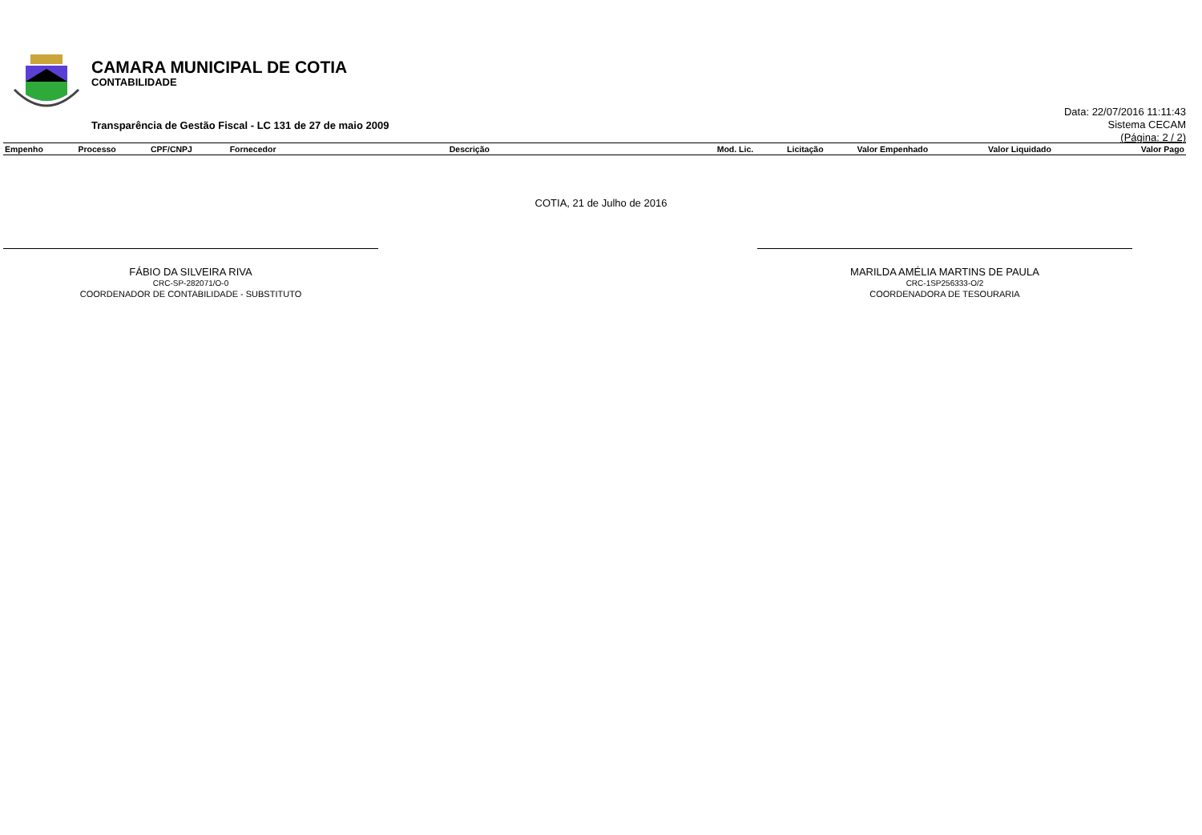CAMARA MUNICIPAL DE COTIA
CONTABILIDADE
Transparência de Gestão Fiscal - LC 131 de 27 de maio 2009
Data: 22/07/2016 11:11:43
Sistema CECAM
(Página: 2 / 2)
| Empenho | Processo | CPF/CNPJ | Fornecedor | Descrição | Mod. Lic. | Licitação | Valor Empenhado | Valor Liquidado | Valor Pago |
| --- | --- | --- | --- | --- | --- | --- | --- | --- | --- |
COTIA, 21 de Julho de 2016
FÁBIO DA SILVEIRA RIVA
CRC-SP-282071/O-0
COORDENADOR DE CONTABILIDADE - SUBSTITUTO
MARILDA AMÉLIA MARTINS DE PAULA
CRC-1SP256333-O/2
COORDENADORA DE TESOURARIA